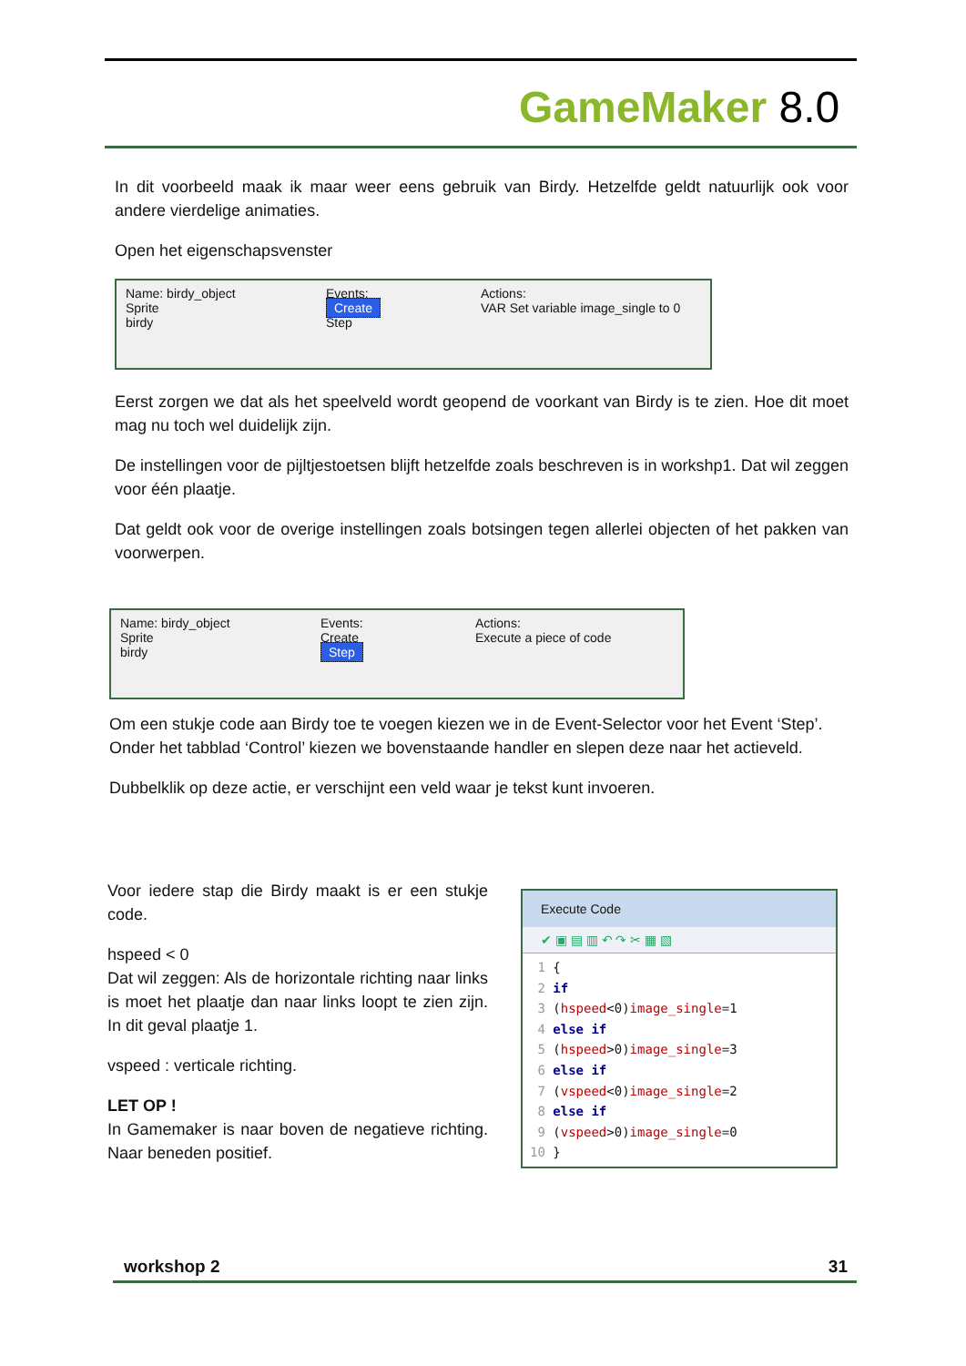GameMaker 8.0
In dit voorbeeld maak ik maar weer eens gebruik van Birdy. Hetzelfde geldt natuurlijk ook voor andere vierdelige animaties.
Open het eigenschapsvenster
Name: birdy_object
Sprite
birdy
Events:
Create
Step
Actions:
VAR Set variable image_single to 0
Eerst zorgen we dat als het speelveld wordt geopend de voorkant van Birdy is te zien. Hoe dit moet mag nu toch wel duidelijk zijn.
De instellingen voor de pijltjestoetsen blijft hetzelfde zoals beschreven is in workshp1. Dat wil zeggen voor één plaatje.
Dat geldt ook voor de overige instellingen zoals botsingen tegen allerlei objecten of het pakken van voorwerpen.
Name: birdy_object
Sprite
birdy
Events:
Create
Step
Actions:
Execute a piece of code
Om een stukje code aan Birdy toe te voegen kiezen we in de Event-Selector voor het Event ‘Step’.
Onder het tabblad ‘Control’ kiezen we bovenstaande handler en slepen deze naar het actieveld.
Dubbelklik op deze actie, er verschijnt een veld waar je tekst kunt invoeren.
Voor iedere stap die Birdy maakt is er een stukje code.
hspeed < 0
Dat wil zeggen: Als de horizontale richting naar links is moet het plaatje dan naar links loopt te zien zijn. In dit geval plaatje 1.
vspeed : verticale richting.
LET OP !
In Gamemaker is naar boven de negatieve richting. Naar beneden positief.
Execute Code
✔ ▣ ▤ ▥ ↶ ↷ ✂ ▦ ▧
 1 {
 2 if
 3 (hspeed<0)image_single=1
 4 else if
 5 (hspeed>0)image_single=3
 6 else if
 7 (vspeed<0)image_single=2
 8 else if
 9 (vspeed>0)image_single=0
10 }
workshop 2 31